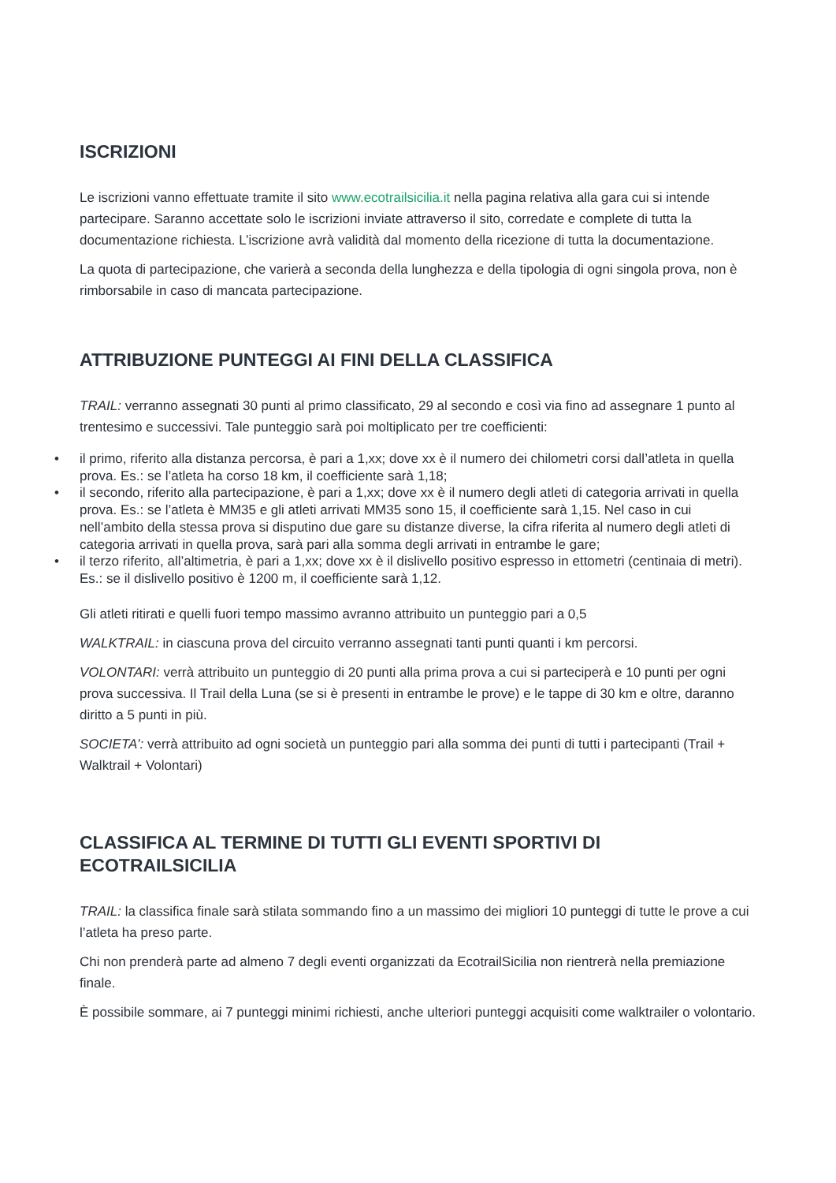ISCRIZIONI
Le iscrizioni vanno effettuate tramite il sito www.ecotrailsicilia.it nella pagina relativa alla gara cui si intende partecipare. Saranno accettate solo le iscrizioni inviate attraverso il sito, corredate e complete di tutta la documentazione richiesta. L’iscrizione avrà validità dal momento della ricezione di tutta la documentazione.
La quota di partecipazione, che varierà a seconda della lunghezza e della tipologia di ogni singola prova, non è rimborsabile in caso di mancata partecipazione.
ATTRIBUZIONE PUNTEGGI AI FINI DELLA CLASSIFICA
TRAIL: verranno assegnati 30 punti al primo classificato, 29 al secondo e così via fino ad assegnare 1 punto al trentesimo e successivi. Tale punteggio sarà poi moltiplicato per tre coefficienti:
• il primo, riferito alla distanza percorsa, è pari a 1,xx; dove xx è il numero dei chilometri corsi dall’atleta in quella prova. Es.: se l’atleta ha corso 18 km, il coefficiente sarà 1,18;
• il secondo, riferito alla partecipazione, è pari a 1,xx; dove xx è il numero degli atleti di categoria arrivati in quella prova. Es.: se l’atleta è MM35 e gli atleti arrivati MM35 sono 15, il coefficiente sarà 1,15. Nel caso in cui nell’ambito della stessa prova si disputino due gare su distanze diverse, la cifra riferita al numero degli atleti di categoria arrivati in quella prova, sarà pari alla somma degli arrivati in entrambe le gare;
• il terzo riferito, all’altimetria, è pari a 1,xx; dove xx è il dislivello positivo espresso in ettometri (centinaia di metri). Es.: se il dislivello positivo è 1200 m, il coefficiente sarà 1,12.
Gli atleti ritirati e quelli fuori tempo massimo avranno attribuito un punteggio pari a 0,5
WALKTRAIL: in ciascuna prova del circuito verranno assegnati tanti punti quanti i km percorsi.
VOLONTARI: verrà attribuito un punteggio di 20 punti alla prima prova a cui si parteciperà e 10 punti per ogni prova successiva. Il Trail della Luna (se si è presenti in entrambe le prove) e le tappe di 30 km e oltre, daranno diritto a 5 punti in più.
SOCIETA’: verrà attribuito ad ogni società un punteggio pari alla somma dei punti di tutti i partecipanti (Trail + Walktrail + Volontari)
CLASSIFICA AL TERMINE DI TUTTI GLI EVENTI SPORTIVI DI ECOTRAILSICILIA
TRAIL: la classifica finale sarà stilata sommando fino a un massimo dei migliori 10 punteggi di tutte le prove a cui l’atleta ha preso parte.
Chi non prenderà parte ad almeno 7 degli eventi organizzati da EcotrailSicilia non rientrerà nella premiazione finale.
È possibile sommare, ai 7 punteggi minimi richiesti, anche ulteriori punteggi acquisiti come walktrailer o volontario.